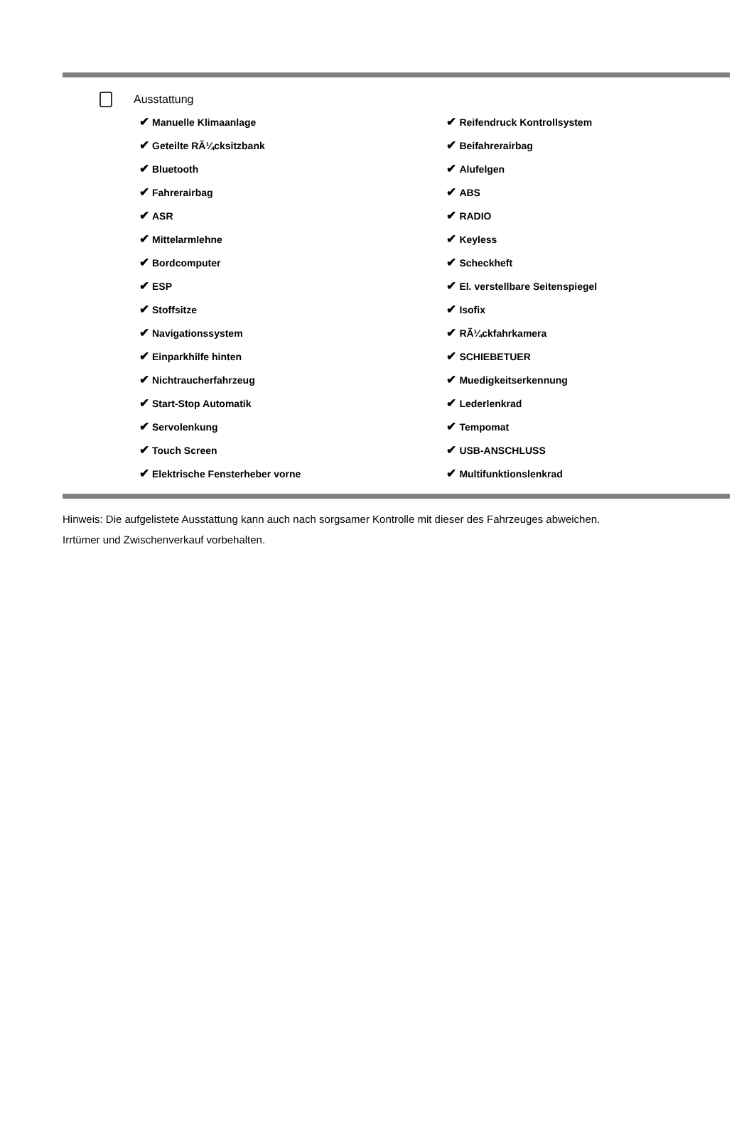Ausstattung
| ✔ Manuelle Klimaanlage | ✔ Reifendruck Kontrollsystem |
| ✔ Geteilte RÃ¼cksitzbank | ✔ Beifahrerairbag |
| ✔ Bluetooth | ✔ Alufelgen |
| ✔ Fahrerairbag | ✔ ABS |
| ✔ ASR | ✔ RADIO |
| ✔ Mittelarmlehne | ✔ Keyless |
| ✔ Bordcomputer | ✔ Scheckheft |
| ✔ ESP | ✔ El. verstellbare Seitenspiegel |
| ✔ Stoffsitze | ✔ Isofix |
| ✔ Navigationssystem | ✔ RÃ¼ckfahrkamera |
| ✔ Einparkhilfe hinten | ✔ SCHIEBETUER |
| ✔ Nichtraucherfahrzeug | ✔ Muedigkeitserkennung |
| ✔ Start-Stop Automatik | ✔ Lederlenkrad |
| ✔ Servolenkung | ✔ Tempomat |
| ✔ Touch Screen | ✔ USB-ANSCHLUSS |
| ✔ Elektrische Fensterheber vorne | ✔ Multifunktionslenkrad |
Hinweis: Die aufgelistete Ausstattung kann auch nach sorgsamer Kontrolle mit dieser des Fahrzeuges abweichen. Irrtümer und Zwischenverkauf vorbehalten.